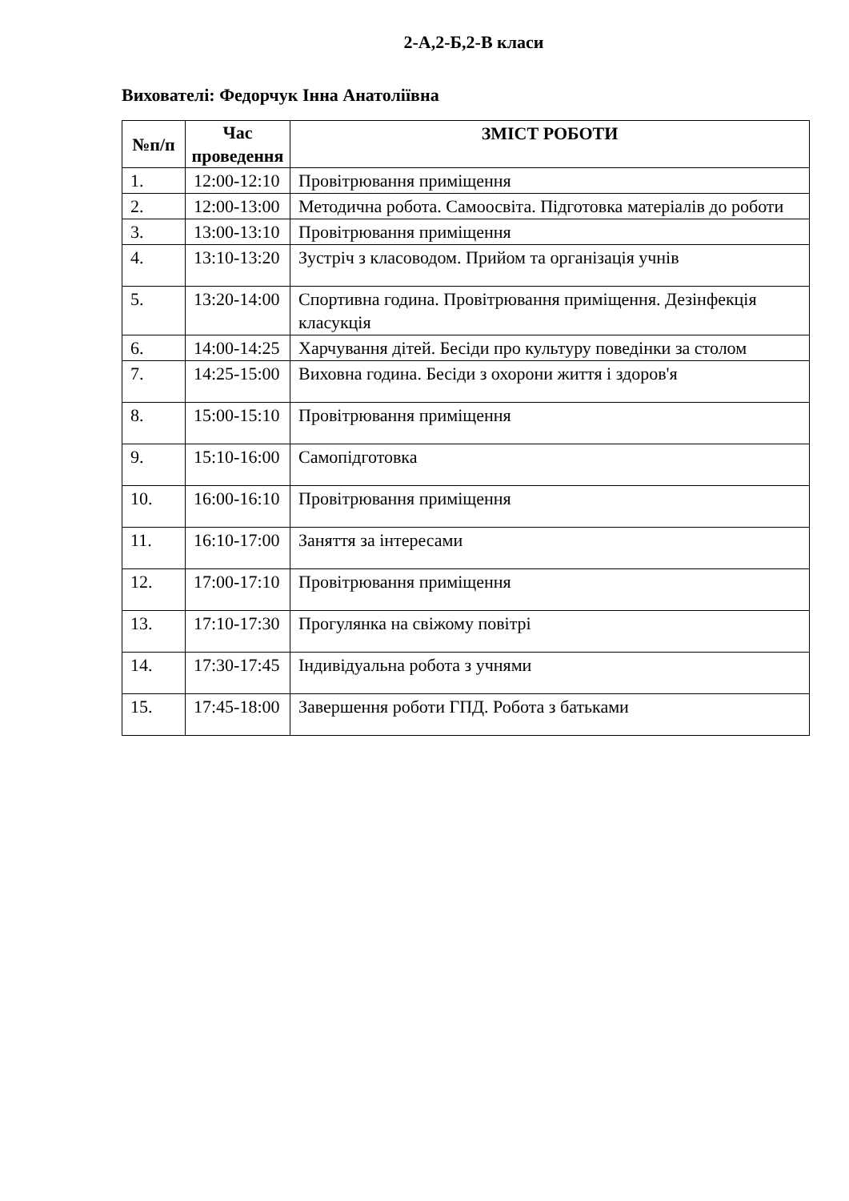2-А,2-Б,2-В класи
Вихователі: Федорчук Інна Анатоліївна
| №п/п | Час проведення | ЗМІСТ РОБОТИ |
| --- | --- | --- |
| 1. | 12:00-12:10 | Провітрювання приміщення |
| 2. | 12:00-13:00 | Методична робота. Самоосвіта. Підготовка матеріалів до роботи |
| 3. | 13:00-13:10 | Провітрювання приміщення |
| 4. | 13:10-13:20 | Зустріч з класоводом. Прийом та організація учнів |
| 5. | 13:20-14:00 | Спортивна година. Провітрювання приміщення. Дезінфекція класукція |
| 6. | 14:00-14:25 | Харчування дітей. Бесіди про культуру поведінки за столом |
| 7. | 14:25-15:00 | Виховна година. Бесіди з охорони життя і здоров'я |
| 8. | 15:00-15:10 | Провітрювання приміщення |
| 9. | 15:10-16:00 | Самопідготовка |
| 10. | 16:00-16:10 | Провітрювання приміщення |
| 11. | 16:10-17:00 | Заняття за інтересами |
| 12. | 17:00-17:10 | Провітрювання приміщення |
| 13. | 17:10-17:30 | Прогулянка на свіжому повітрі |
| 14. | 17:30-17:45 | Індивідуальна робота з учнями |
| 15. | 17:45-18:00 | Завершення роботи ГПД. Робота з батьками |